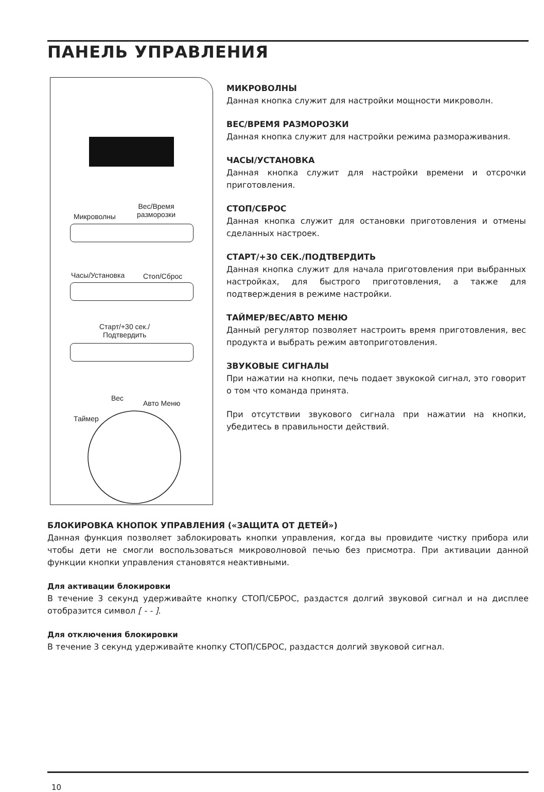ПАНЕЛЬ УПРАВЛЕНИЯ
Микроволны
Вес/Время
разморозки
Часы/Установка Стоп/Сброс
Старт/+30 сек./
Подтвердить
Таймер
Вес
Авто Меню
МИКРОВОЛНЫ
Данная кнопка служит для настройки мощности микроволн.
ВЕС/ВРЕМЯ РАЗМОРОЗКИ
Данная кнопка служит для настройки режима размораживания.
ЧАСЫ/УСТАНОВКА
Данная кнопка служит для настройки времени и отсрочки приготовления.
СТОП/СБРОС
Данная кнопка служит для остановки приготовления и отмены сделанных настроек.
СТАРТ/+30 СЕК./ПОДТВЕРДИТЬ
Данная кнопка служит для начала приготовления при выбранных настройках, для быстрого приготовления, а также для подтверждения в режиме настройки.
ТАЙМЕР/ВЕС/АВТО МЕНЮ
Данный регулятор позволяет настроить время приготовления, вес продукта и выбрать режим автоприготовления.
ЗВУКОВЫЕ СИГНАЛЫ
При нажатии на кнопки, печь подает звукокой сигнал, это говорит о том что команда принята.
При отсутствии звукового сигнала при нажатии на кнопки, убедитесь в правильности действий.
БЛОКИРОВКА КНОПОК УПРАВЛЕНИЯ («ЗАЩИТА ОТ ДЕТЕЙ»)
Данная функция позволяет заблокировать кнопки управления, когда вы провидите чистку прибора или чтобы дети не смогли воспользоваться микроволновой печью без присмотра. При активации данной функции кнопки управления становятся неактивными.
Для активации блокировки
В течение 3 секунд удерживайте кнопку СТОП/СБРОС, раздастся долгий звуковой сигнал и на дисплее отобразится символ [ - - ].
Для отключения блокировки
В течение 3 секунд удерживайте кнопку СТОП/СБРОС, раздастся долгий звуковой сигнал.
10